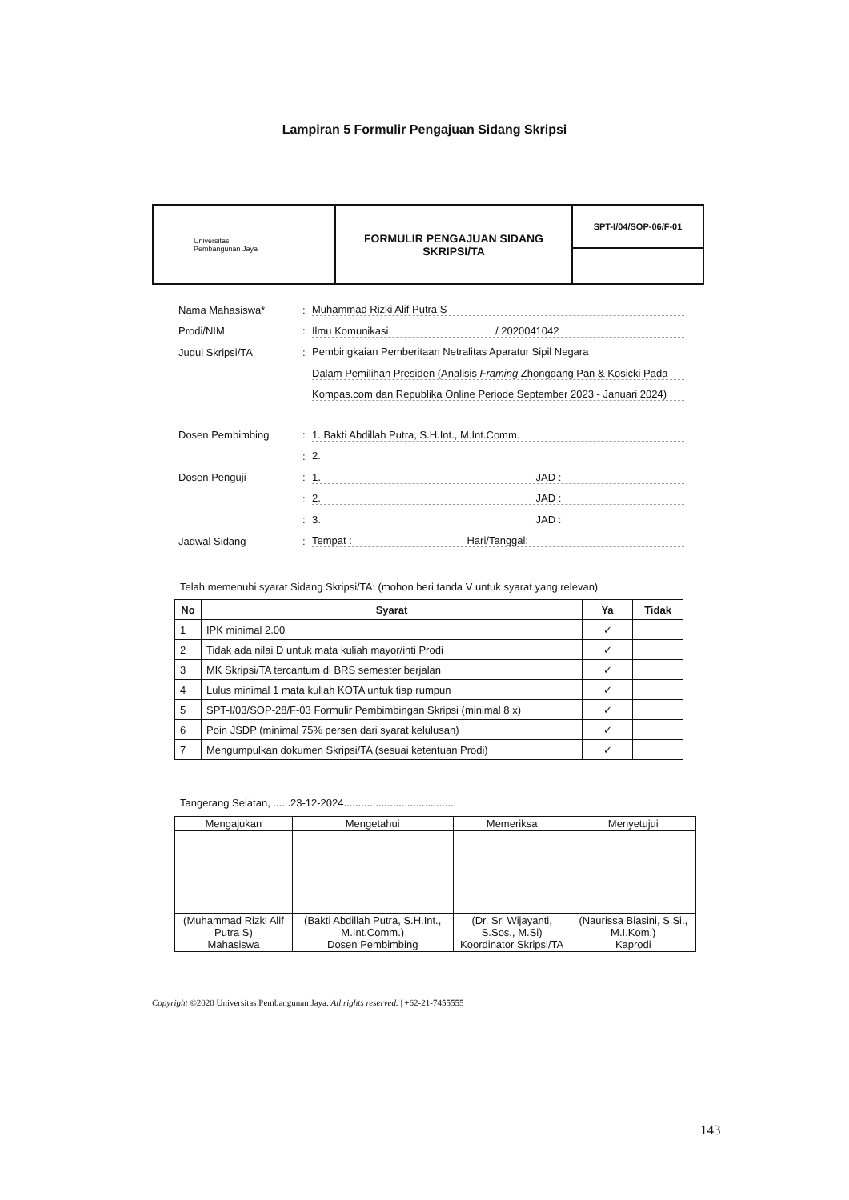Lampiran 5 Formulir Pengajuan Sidang Skripsi
| Universitas Pembangunan Jaya | FORMULIR PENGAJUAN SIDANG SKRIPSI/TA | SPT-I/04/SOP-06/F-01 |
Nama Mahasiswa*: Muhammad Rizki Alif Putra S
Prodi/NIM: Ilmu Komunikasi / 2020041042
Judul Skripsi/TA: Pembingkaian Pemberitaan Netralitas Aparatur Sipil Negara
Dalam Pemilihan Presiden (Analisis Framing Zhongdang Pan & Kosicki Pada
Kompas.com dan Republika Online Periode September 2023 - Januari 2024)
Dosen Pembimbing: 1. Bakti Abdillah Putra, S.H.Int., M.Int.Comm.
: 2.
Dosen Penguji: 1. JAD :
: 2. JAD :
: 3. JAD :
Jadwal Sidang: Tempat : Hari/Tanggal:
Telah memenuhi syarat Sidang Skripsi/TA: (mohon beri tanda V untuk syarat yang relevan)
| No | Syarat | Ya | Tidak |
| --- | --- | --- | --- |
| 1 | IPK minimal 2.00 | ✓ | |
| 2 | Tidak ada nilai D untuk mata kuliah mayor/inti Prodi | ✓ | |
| 3 | MK Skripsi/TA tercantum di BRS semester berjalan | ✓ | |
| 4 | Lulus minimal 1 mata kuliah KOTA untuk tiap rumpun | ✓ | |
| 5 | SPT-I/03/SOP-28/F-03 Formulir Pembimbingan Skripsi (minimal 8 x) | ✓ | |
| 6 | Poin JSDP (minimal 75% persen dari syarat kelulusan) | ✓ | |
| 7 | Mengumpulkan dokumen Skripsi/TA (sesuai ketentuan Prodi) | ✓ | |
Tangerang Selatan, ......23-12-2024......................................
| Mengajukan | Mengetahui | Memeriksa | Menyetujui |
| (Muhammad Rizki Alif Putra S) Mahasiswa | (Bakti Abdillah Putra, S.H.Int., M.Int.Comm.) Dosen Pembimbing | (Dr. Sri Wijayanti, S.Sos., M.Si) Koordinator Skripsi/TA | (Naurissa Biasini, S.Si., M.I.Kom.) Kaprodi |
Copyright ©2020 Universitas Pembangunan Jaya. All rights reserved. | +62-21-7455555
143